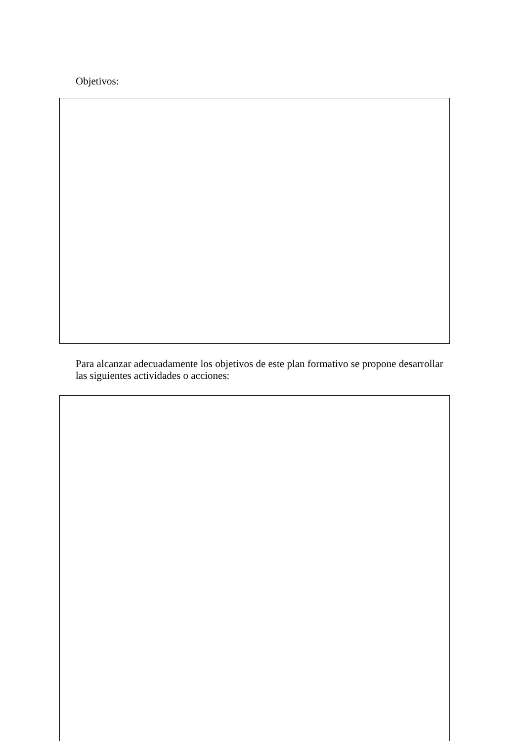Objetivos:
Para alcanzar adecuadamente los objetivos de este plan formativo se propone desarrollar las siguientes actividades o acciones: